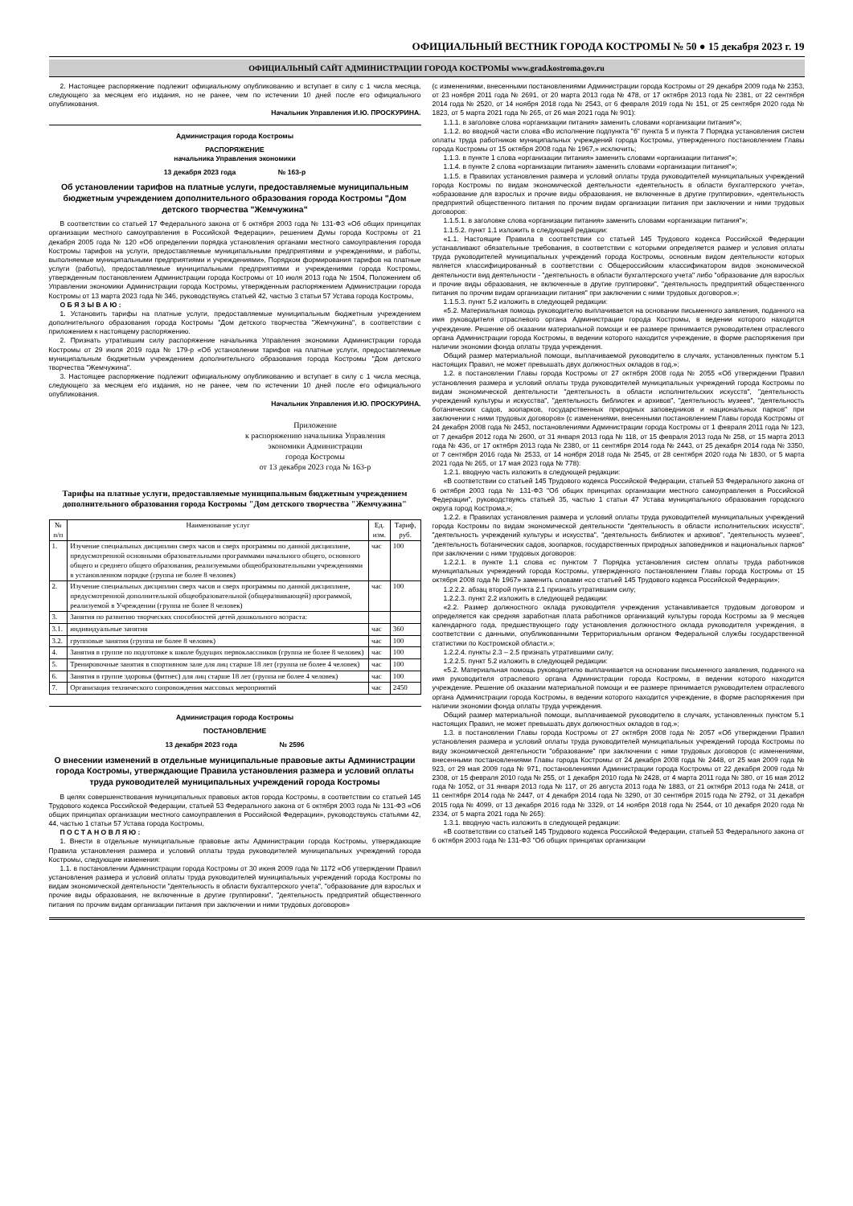ОФИЦИАЛЬНЫЙ ВЕСТНИК ГОРОДА КОСТРОМЫ № 50 ● 15 декабря 2023 г. 19
ОФИЦИАЛЬНЫЙ САЙТ АДМИНИСТРАЦИИ ГОРОДА КОСТРОМЫ www.grad.kostroma.gov.ru
2. Настоящее распоряжение подлежит официальному опубликованию и вступает в силу с 1 числа месяца, следующего за месяцем его издания, но не ранее, чем по истечении 10 дней после его официального опубликования.
Начальник Управления И.Ю. ПРОСКУРИНА.
Администрация города Костромы
РАСПОРЯЖЕНИЕ
начальника Управления экономики
13 декабря 2023 года № 163-р
Об установлении тарифов на платные услуги, предоставляемые муниципальным бюджетным учреждением дополнительного образования города Костромы "Дом детского творчества "Жемчужина"
В соответствии со статьей 17 Федерального закона от 6 октября 2003 года № 131-ФЗ «Об общих принципах организации местного самоуправления в Российской Федерации», решением Думы города Костромы от 21 декабря 2005 года № 120 «Об определении порядка установления органами местного самоуправления города Костромы тарифов на услуги, предоставляемые муниципальными предприятиями и учреждениями, и работы, выполняемые муниципальными предприятиями и учреждениями», Порядком формирования тарифов на платные услуги (работы), предоставляемые муниципальными предприятиями и учреждениями города Костромы, утвержденным постановлением Администрации города Костромы от 10 июля 2013 года № 1504, Положением об Управлении экономики Администрации города Костромы, утвержденным распоряжением Администрации города Костромы от 13 марта 2023 года № 346, руководствуясь статьей 42, частью 3 статьи 57 Устава города Костромы,
О Б Я З Ы В А Ю :
1. Установить тарифы на платные услуги, предоставляемые муниципальным бюджетным учреждением дополнительного образования города Костромы "Дом детского творчества "Жемчужина", в соответствии с приложением к настоящему распоряжению.
2. Признать утратившим силу распоряжение начальника Управления экономики Администрации города Костромы от 29 июля 2019 года № 179-р «Об установлении тарифов на платные услуги, предоставляемые муниципальным бюджетным учреждением дополнительного образования города Костромы "Дом детского творчества "Жемчужина".
3. Настоящее распоряжение подлежит официальному опубликованию и вступает в силу с 1 числа месяца, следующего за месяцем его издания, но не ранее, чем по истечении 10 дней после его официального опубликования.
Начальник Управления И.Ю. ПРОСКУРИНА.
Приложение
к распоряжению начальника Управления
экономики Администрации
города Костромы
от 13 декабря 2023 года № 163-р
Тарифы на платные услуги, предоставляемые муниципальным бюджетным учреждением дополнительного образования города Костромы "Дом детского творчества "Жемчужина"
| № п/п | Наименование услуг | Ед. изм. | Тариф, руб. |
| --- | --- | --- | --- |
| 1. | Изучение специальных дисциплин сверх часов и сверх программы по данной дисциплине, предусмотренной основными образовательными программами начального общего, основного общего и среднего общего образования, реализуемыми общеобразовательными учреждениями в установленном порядке (группа не более 8 человек) | час | 100 |
| 2. | Изучение специальных дисциплин сверх часов и сверх программы по данной дисциплине, предусмотренной дополнительной общеобразовательной (общеразвивающей) программой, реализуемой в Учреждении (группа не более 8 человек) | час | 100 |
| 3. | Занятия по развитию творческих способностей детей дошкольного возраста: | | |
| 3.1. | индивидуальные занятия | час | 360 |
| 3.2. | групповые занятия (группа не более 8 человек) | час | 100 |
| 4. | Занятия в группе по подготовке к школе будущих первоклассников (группа не более 8 человек) | час | 100 |
| 5. | Тренировочные занятия в спортивном зале для лиц старше 18 лет (группа не более 4 человек) | час | 100 |
| 6. | Занятия в группе здоровья (фитнес) для лиц старше 18 лет (группа не более 4 человек) | час | 100 |
| 7. | Организация технического сопровождения массовых мероприятий | час | 2450 |
Администрация города Костромы
ПОСТАНОВЛЕНИЕ
13 декабря 2023 года № 2596
О внесении изменений в отдельные муниципальные правовые акты Администрации города Костромы, утверждающие Правила установления размера и условий оплаты труда руководителей муниципальных учреждений города Костромы
В целях совершенствования муниципальных правовых актов города Костромы, в соответствии со статьей 145 Трудового кодекса Российской Федерации, статьей 53 Федерального закона от 6 октября 2003 года № 131-ФЗ «Об общих принципах организации местного самоуправления в Российской Федерации», руководствуясь статьями 42, 44, частью 1 статьи 57 Устава города Костромы,
П О С Т А Н О В Л Я Ю :
1. Внести в отдельные муниципальные правовые акты Администрации города Костромы, утверждающие Правила установления размера и условий оплаты труда руководителей муниципальных учреждений города Костромы, следующие изменения:
1.1. в постановлении Администрации города Костромы от 30 июня 2009 года № 1172 «Об утверждении Правил установления размера и условий оплаты труда руководителей муниципальных учреждений города Костромы по видам экономической деятельности "деятельность в области бухгалтерского учета", "образование для взрослых и прочие виды образования, не включенные в другие группировки", "деятельность предприятий общественного питания по прочим видам организации питания при заключении и ними трудовых договоров»
(с изменениями, внесенными постановлениями Администрации города Костромы от 29 декабря 2009 года № 2353, от 23 ноября 2011 года № 2691, от 20 марта 2013 года № 478, от 17 октября 2013 года № 2381, от 22 сентября 2014 года № 2520, от 14 ноября 2018 года № 2543, от 6 февраля 2019 года № 151, от 25 сентября 2020 года № 1823, от 5 марта 2021 года № 265, от 26 мая 2021 года № 901):
1.1.1. в заголовке слова «организации питания» заменить словами «организации питания"»;
1.1.2. во вводной части слова «Во исполнение подпункта "б" пункта 5 и пункта 7 Порядка установления систем оплаты труда работников муниципальных учреждений города Костромы, утвержденного постановлением Главы города Костромы от 15 октября 2008 года № 1967,» исключить;
1.1.3. в пункте 1 слова «организации питания» заменить словами «организации питания"»;
1.1.4. в пункте 2 слова «организации питания» заменить словами «организации питания"»;
1.1.5. в Правилах установления размера и условий оплаты труда руководителей муниципальных учреждений города Костромы по видам экономической деятельности «деятельность в области бухгалтерского учета», «образование для взрослых и прочие виды образования, не включенные в другие группировки», «деятельность предприятий общественного питания по прочим видам организации питания при заключении и ними трудовых договоров:
1.1.5.1. в заголовке слова «организации питания» заменить словами «организации питания"»;
1.1.5.2. пункт 1.1 изложить в следующей редакции:
«1.1. Настоящие Правила в соответствии со статьей 145 Трудового кодекса Российской Федерации устанавливают обязательные требования, в соответствии с которыми определяется размер и условия оплаты труда руководителей муниципальных учреждений города Костромы, основным видом деятельности которых является классифицированный в соответствии с Общероссийским классификатором видов экономической деятельности вид деятельности - "деятельность в области бухгалтерского учета" либо "образование для взрослых и прочие виды образования, не включенные в другие группировки", "деятельность предприятий общественного питания по прочим видам организации питания" при заключении с ними трудовых договоров.»;
1.1.5.3. пункт 5.2 изложить в следующей редакции:
«5.2. Материальная помощь руководителю выплачивается на основании письменного заявления, поданного на имя руководителя отраслевого органа Администрации города Костромы, в ведении которого находится учреждение. Решение об оказании материальной помощи и ее размере принимается руководителем отраслевого органа Администрации города Костромы, в ведении которого находится учреждение, в форме распоряжения при наличии экономии фонда оплаты труда учреждения.
Общий размер материальной помощи, выплачиваемой руководителю в случаях, установленных пунктом 5.1 настоящих Правил, не может превышать двух должностных окладов в год.»;
1.2. в постановлении Главы города Костромы от 27 октября 2008 года № 2055 «Об утверждении Правил установления размера и условий оплаты труда руководителей муниципальных учреждений города Костромы по видам экономической деятельности "деятельность в области исполнительских искусств", "деятельность учреждений культуры и искусства", "деятельность библиотек и архивов", "деятельность музеев", "деятельность ботанических садов, зоопарков, государственных природных заповедников и национальных парков" при заключении с ними трудовых договоров» (с изменениями, внесенными постановлением Главы города Костромы от 24 декабря 2008 года № 2453, постановлениями Администрации города Костромы от 1 февраля 2011 года № 123, от 7 декабря 2012 года № 2600, от 31 января 2013 года № 118, от 15 февраля 2013 года № 258, от 15 марта 2013 года № 436, от 17 октября 2013 года № 2380, от 11 сентября 2014 года № 2443, от 25 декабря 2014 года № 3350, от 7 сентября 2016 года № 2533, от 14 ноября 2018 года № 2545, от 28 сентября 2020 года № 1830, от 5 марта 2021 года № 265, от 17 мая 2023 года № 778):
1.2.1. вводную часть изложить в следующей редакции:
«В соответствии со статьей 145 Трудового кодекса Российской Федерации, статьей 53 Федерального закона от 6 октября 2003 года № 131-ФЗ "Об общих принципах организации местного самоуправления в Российской Федерации", руководствуясь статьей 35, частью 1 статьи 47 Устава муниципального образования городского округа город Кострома,»;
1.2.2. в Правилах установления размера и условий оплаты труда руководителей муниципальных учреждений города Костромы по видам экономической деятельности "деятельность в области исполнительских искусств", "деятельность учреждений культуры и искусства", "деятельность библиотек и архивов", "деятельность музеев", "деятельность ботанических садов, зоопарков, государственных природных заповедников и национальных парков" при заключении с ними трудовых договоров:
1.2.2.1. в пункте 1.1 слова «с пунктом 7 Порядка установления систем оплаты труда работников муниципальных учреждений города Костромы, утвержденного постановлением Главы города Костромы от 15 октября 2008 года № 1967» заменить словами «со статьей 145 Трудового кодекса Российской Федерации»;
1.2.2.2. абзац второй пункта 2.1 признать утратившим силу;
1.2.2.3. пункт 2.2 изложить в следующей редакции:
«2.2. Размер должностного оклада руководителя учреждения устанавливается трудовым договором и определяется как средняя заработная плата работников организаций культуры города Костромы за 9 месяцев календарного года, предшествующего году установления должностного оклада руководителя учреждения, в соответствии с данными, опубликованными Территориальным органом Федеральной службы государственной статистики по Костромской области.»;
1.2.2.4. пункты 2.3 – 2.5 признать утратившими силу;
1.2.2.5. пункт 5.2 изложить в следующей редакции:
«5.2. Материальная помощь руководителю выплачивается на основании письменного заявления, поданного на имя руководителя отраслевого органа Администрации города Костромы, в ведении которого находится учреждение. Решение об оказании материальной помощи и ее размере принимается руководителем отраслевого органа Администрации города Костромы, в ведении которого находится учреждение, в форме распоряжения при наличии экономии фонда оплаты труда учреждения.
Общий размер материальной помощи, выплачиваемой руководителю в случаях, установленных пунктом 5.1 настоящих Правил, не может превышать двух должностных окладов в год.»;
1.3. в постановлении Главы города Костромы от 27 октября 2008 года № 2057 «Об утверждении Правил установления размера и условий оплаты труда руководителей муниципальных учреждений города Костромы по виду экономической деятельности "образование" при заключении с ними трудовых договоров (с изменениями, внесенными постановлениями Главы города Костромы от 24 декабря 2008 года № 2448, от 25 мая 2009 года № 923, от 29 мая 2009 года № 971, постановлениями Администрации города Костромы от 22 декабря 2009 года № 2308, от 15 февраля 2010 года № 255, от 1 декабря 2010 года № 2428, от 4 марта 2011 года № 380, от 16 мая 2012 года № 1052, от 31 января 2013 года № 117, от 26 августа 2013 года № 1883, от 21 октября 2013 года № 2418, от 11 сентября 2014 года № 2447, от 4 декабря 2014 года № 3290, от 30 сентября 2015 года № 2792, от 31 декабря 2015 года № 4099, от 13 декабря 2016 года № 3329, от 14 ноября 2018 года № 2544, от 10 декабря 2020 года № 2334, от 5 марта 2021 года № 265):
1.3.1. вводную часть изложить в следующей редакции:
«В соответствии со статьей 145 Трудового кодекса Российской Федерации, статьей 53 Федерального закона от 6 октября 2003 года № 131-ФЗ "Об общих принципах организации